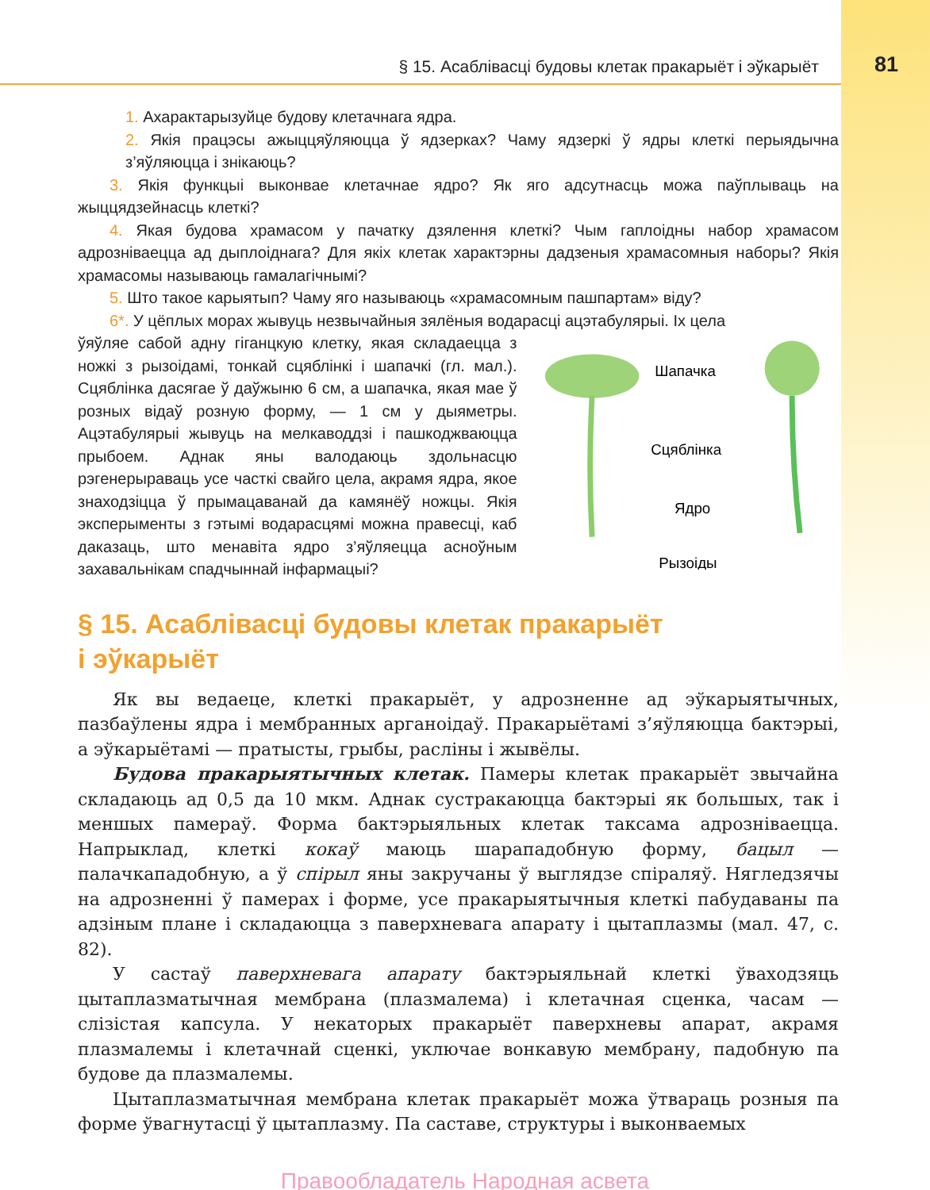§ 15. Асаблівасці будовы клетак пракарыёт і эўкарыёт 81
1. Ахарактарызуйце будову клетачнага ядра.
2. Якія працэсы ажыццяўляюцца ў ядзерках? Чаму ядзеркі ў ядры клеткі перыядычна з’яўляюцца і знікаюць?
3. Якія функцыі выконвае клетачнае ядро? Як яго адсутнасць можа паўплываць на жыццядзейнасць клеткі?
4. Якая будова храмасом у пачатку дзялення клеткі? Чым гаплоідны набор храмасом адрозніваецца ад дыплоіднага? Для якіх клетак характэрны дадзеныя храмасомныя наборы? Якія храмасомы называюць гамалагічнымі?
5. Што такое карыятып? Чаму яго называюць «храмасомным пашпартам» віду?
6*. У цёплых морах жывуць незвычайныя зялёныя водарасці ацэтабулярыі. Іх цела
ўяўляе сабой адну гіганцкую клетку, якая складаецца з ножкі з рызоідамі, тонкай сцяблінкі і шапачкі (гл. мал.). Сцяблінка дасягае ў даўжыню 6 см, а шапачка, якая мае ў розных відаў розную форму, — 1 см у дыяметры. Ацэтабулярыі жывуць на мелкаводдзі і пашкоджваюцца прыбоем. Аднак яны валодаюць здольнасцю рэгенерыраваць усе часткі свайго цела, акрамя ядра, якое знаходзіцца ў прымацаванай да камянёў ножцы. Якія эксперыменты з гэтымі водарасцямі можна правесці, каб даказаць, што менавіта ядро з’яўляецца асноўным захавальнікам спадчыннай інфармацыі?
Шапачка
Сцяблінка
Ядро
Рызоіды
§ 15. Асаблівасці будовы клетак пракарыёт
і эўкарыёт
Як вы ведаеце, клеткі пракарыёт, у адрозненне ад эўкарыятычных, пазбаўлены ядра і мембранных арганоідаў. Пракарыётамі з’яўляюцца бактэрыі, а эўкарыётамі — пратысты, грыбы, расліны і жывёлы.
Будова пракарыятычных клетак. Памеры клетак пракарыёт звычайна складаюць ад 0,5 да 10 мкм. Аднак сустракаюцца бактэрыі як большых, так і меншых памераў. Форма бактэрыяльных клетак таксама адрозніваецца. Напрыклад, клеткі кокаў маюць шарападобную форму, бацыл — палачкападобную, а ў спірыл яны закручаны ў выглядзе спіраляў. Нягледзячы на адрозненні ў памерах і форме, усе пракарыятычныя клеткі пабудаваны па адзіным плане і складаюцца з паверхневага апарату і цытаплазмы (мал. 47, с. 82).
У састаў паверхневага апарату бактэрыяльнай клеткі ўваходзяць цытаплазматычная мембрана (плазмалема) і клетачная сценка, часам — слізістая капсула. У некаторых пракарыёт паверхневы апарат, акрамя плазмалемы і клетачнай сценкі, уключае вонкавую мембрану, падобную па будове да плазмалемы.
Цытаплазматычная мембрана клетак пракарыёт можа ўтвараць розныя па форме ўвагнутасці ў цытаплазму. Па саставе, структуры і выконваемых
Правообладатель Народная асвета